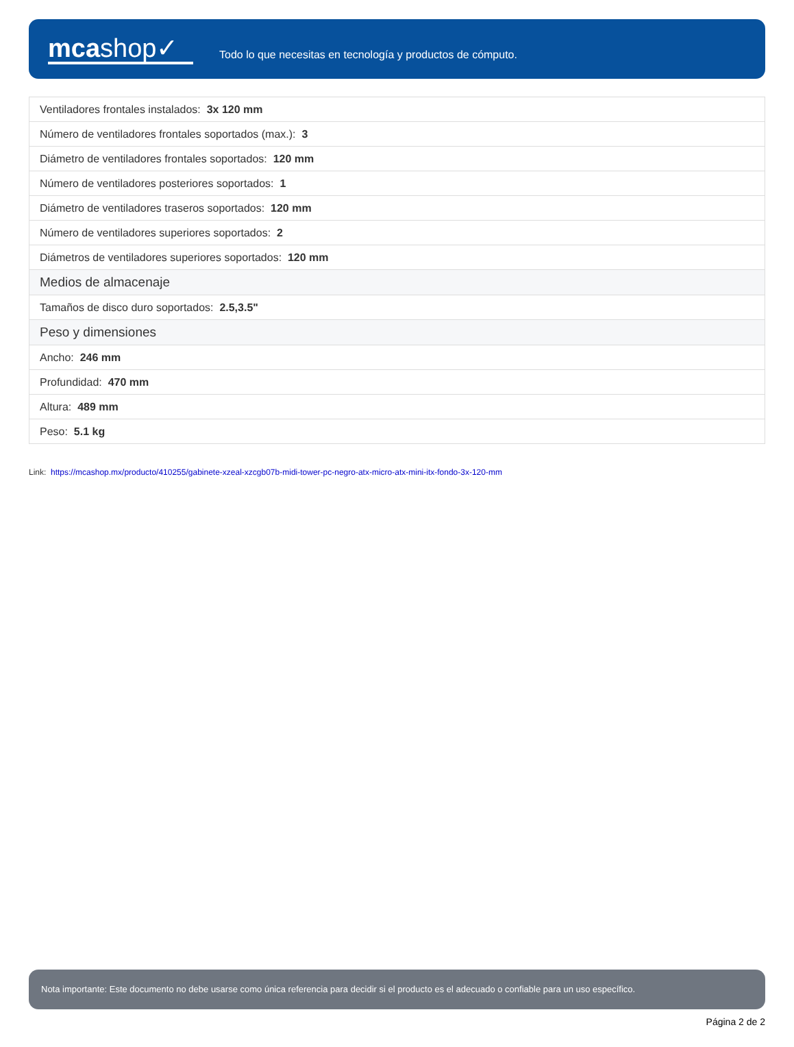mcashop✓
Todo lo que necesitas en tecnología y productos de cómputo.
| Ventiladores frontales instalados: 3x 120 mm |
| Número de ventiladores frontales soportados (max.): 3 |
| Diámetro de ventiladores frontales soportados: 120 mm |
| Número de ventiladores posteriores soportados: 1 |
| Diámetro de ventiladores traseros soportados: 120 mm |
| Número de ventiladores superiores soportados: 2 |
| Diámetros de ventiladores superiores soportados: 120 mm |
| Medios de almacenaje |
| Tamaños de disco duro soportados: 2.5,3.5" |
| Peso y dimensiones |
| Ancho: 246 mm |
| Profundidad: 470 mm |
| Altura: 489 mm |
| Peso: 5.1 kg |
Link: https://mcashop.mx/producto/410255/gabinete-xzeal-xzcgb07b-midi-tower-pc-negro-atx-micro-atx-mini-itx-fondo-3x-120-mm
Nota importante: Este documento no debe usarse como única referencia para decidir si el producto es el adecuado o confiable para un uso específico.
Página 2 de 2